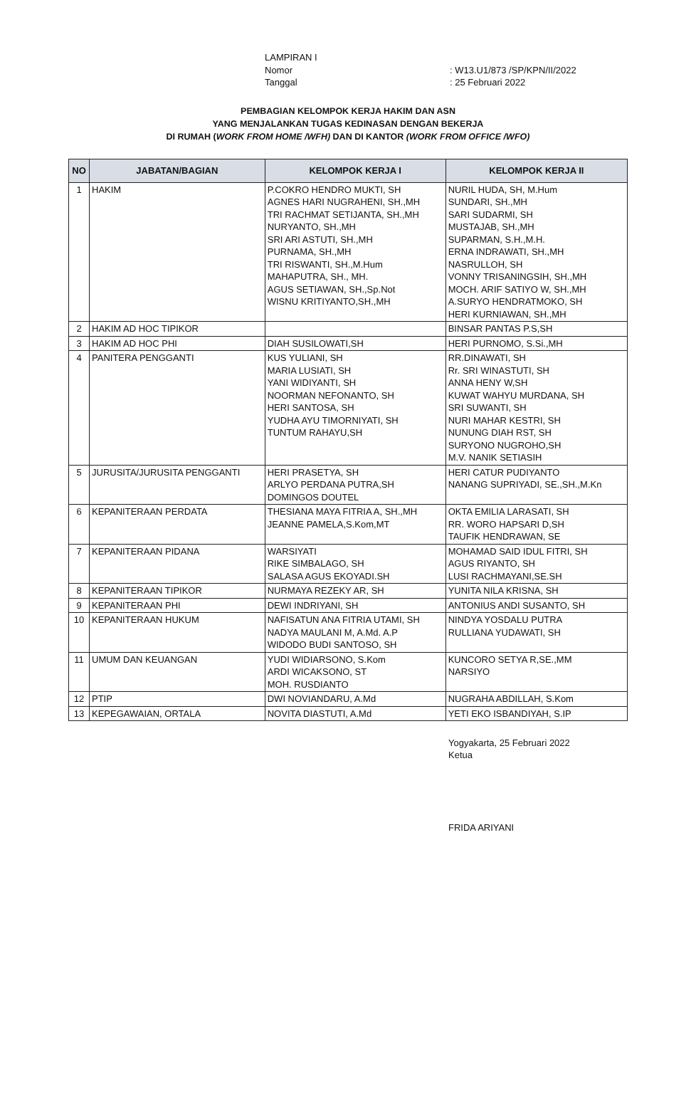LAMPIRAN I
Nomor: W13.U1/873 /SP/KPN/II/2022
Tanggal: 25 Februari 2022
PEMBAGIAN KELOMPOK KERJA HAKIM DAN ASN
YANG MENJALANKAN TUGAS KEDINASAN DENGAN BEKERJA
DI RUMAH (WORK FROM HOME /WFH) DAN DI KANTOR (WORK FROM OFFICE /WFO)
| NO | JABATAN/BAGIAN | KELOMPOK KERJA I | KELOMPOK KERJA II |
| --- | --- | --- | --- |
| 1 | HAKIM | P.COKRO HENDRO MUKTI, SH AGNES HARI NUGRAHENI, SH.,MH TRI RACHMAT SETIJANTA, SH.,MH NURYANTO, SH.,MH SRI ARI ASTUTI, SH.,MH PURNAMA, SH.,MH TRI RISWANTI, SH.,M.Hum MAHAPUTRA, SH., MH. AGUS SETIAWAN, SH.,Sp.Not WISNU KRITIYANTO,SH.,MH | NURIL HUDA, SH, M.Hum SUNDARI, SH.,MH SARI SUDARMI, SH MUSTAJAB, SH.,MH SUPARMAN, S.H.,M.H. ERNA INDRAWATI, SH.,MH NASRULLOH, SH VONNY TRISANINGSIH, SH.,MH MOCH. ARIF SATIYO W, SH.,MH A.SURYO HENDRATMOKO, SH HERI KURNIAWAN, SH.,MH |
| 2 | HAKIM AD HOC TIPIKOR | | BINSAR PANTAS P.S,SH |
| 3 | HAKIM AD HOC PHI | DIAH SUSILOWATI,SH | HERI PURNOMO, S.Si.,MH |
| 4 | PANITERA PENGGANTI | KUS YULIANI, SH MARIA LUSIATI, SH YANI WIDIYANTI, SH NOORMAN NEFONANTO, SH HERI SANTOSA, SH YUDHA AYU TIMORNIYATI, SH TUNTUM RAHAYU,SH | RR.DINAWATI, SH Rr. SRI WINASTUTI, SH ANNA HENY W,SH KUWAT WAHYU MURDANA, SH SRI SUWANTI, SH NURI MAHAR KESTRI, SH NUNUNG DIAH RST, SH SURYONO NUGROHO,SH M.V. NANIK SETIASIH |
| 5 | JURUSITA/JURUSITA PENGGANTI | HERI PRASETYA, SH ARLYO PERDANA PUTRA,SH DOMINGOS DOUTEL | HERI CATUR PUDIYANTO NANANG SUPRIYADI, SE.,SH.,M.Kn |
| 6 | KEPANITERAAN PERDATA | THESIANA MAYA FITRIA A, SH.,MH JEANNE PAMELA,S.Kom,MT | OKTA EMILIA LARASATI, SH RR. WORO HAPSARI D,SH TAUFIK HENDRAWAN, SE |
| 7 | KEPANITERAAN PIDANA | WARSIYATI RIKE SIMBALAGO, SH SALASA AGUS EKOYADI.SH | MOHAMAD SAID IDUL FITRI, SH AGUS RIYANTO, SH LUSI RACHMAYANI,SE.SH |
| 8 | KEPANITERAAN TIPIKOR | NURMAYA REZEKY AR, SH | YUNITA NILA KRISNA, SH |
| 9 | KEPANITERAAN PHI | DEWI INDRIYANI, SH | ANTONIUS ANDI SUSANTO, SH |
| 10 | KEPANITERAAN HUKUM | NAFISATUN ANA FITRIA UTAMI, SH NADYA MAULANI M, A.Md. A.P WIDODO BUDI SANTOSO, SH | NINDYA YOSDALU PUTRA RULLIANA YUDAWATI, SH |
| 11 | UMUM DAN KEUANGAN | YUDI WIDIARSONO, S.Kom ARDI WICAKSONO, ST MOH. RUSDIANTO | KUNCORO SETYA R,SE.,MM NARSIYO |
| 12 | PTIP | DWI NOVIANDARU, A.Md | NUGRAHA ABDILLAH, S.Kom |
| 13 | KEPEGAWAIAN, ORTALA | NOVITA DIASTUTI, A.Md | YETI EKO ISBANDIYAH, S.IP |
Yogyakarta, 25 Februari 2022
Ketua
FRIDA ARIYANI